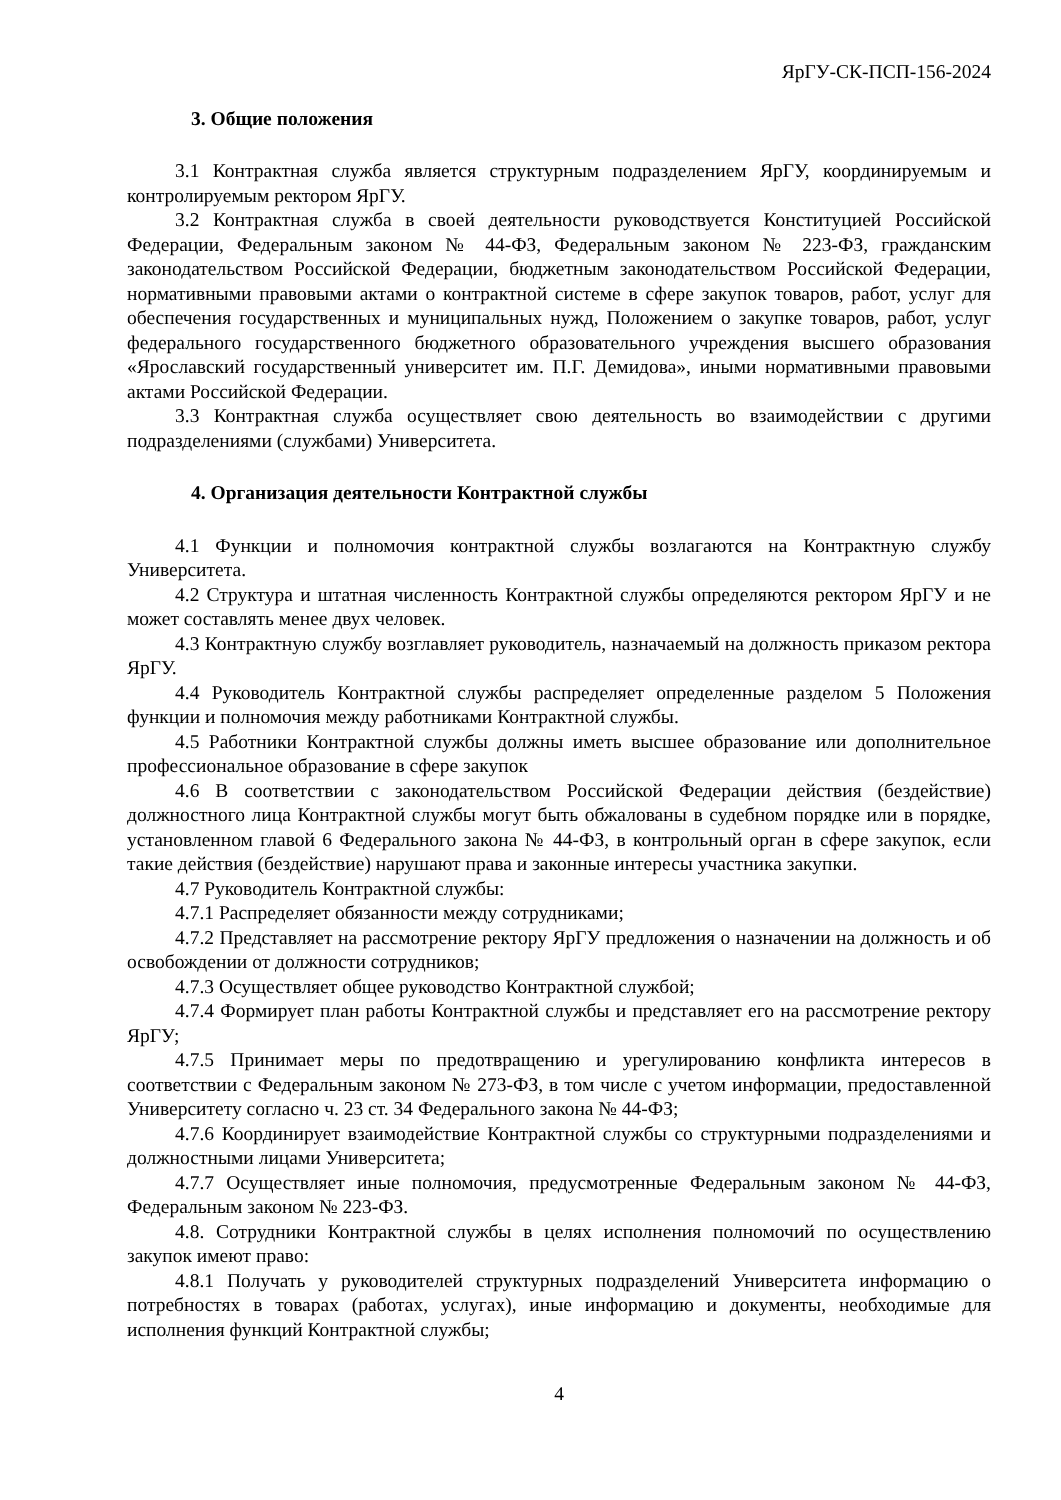ЯрГУ-СК-ПСП-156-2024
3. Общие положения
3.1 Контрактная служба является структурным подразделением ЯрГУ, координируемым и контролируемым ректором ЯрГУ.
3.2 Контрактная служба в своей деятельности руководствуется Конституцией Российской Федерации, Федеральным законом № 44-ФЗ, Федеральным законом № 223-ФЗ, гражданским законодательством Российской Федерации, бюджетным законодательством Российской Федерации, нормативными правовыми актами о контрактной системе в сфере закупок товаров, работ, услуг для обеспечения государственных и муниципальных нужд, Положением о закупке товаров, работ, услуг федерального государственного бюджетного образовательного учреждения высшего образования «Ярославский государственный университет им. П.Г. Демидова», иными нормативными правовыми актами Российской Федерации.
3.3 Контрактная служба осуществляет свою деятельность во взаимодействии с другими подразделениями (службами) Университета.
4. Организация деятельности Контрактной службы
4.1 Функции и полномочия контрактной службы возлагаются на Контрактную службу Университета.
4.2 Структура и штатная численность Контрактной службы определяются ректором ЯрГУ и не может составлять менее двух человек.
4.3 Контрактную службу возглавляет руководитель, назначаемый на должность приказом ректора ЯрГУ.
4.4 Руководитель Контрактной службы распределяет определенные разделом 5 Положения функции и полномочия между работниками Контрактной службы.
4.5 Работники Контрактной службы должны иметь высшее образование или дополнительное профессиональное образование в сфере закупок
4.6 В соответствии с законодательством Российской Федерации действия (бездействие) должностного лица Контрактной службы могут быть обжалованы в судебном порядке или в порядке, установленном главой 6 Федерального закона № 44-ФЗ, в контрольный орган в сфере закупок, если такие действия (бездействие) нарушают права и законные интересы участника закупки.
4.7 Руководитель Контрактной службы:
4.7.1 Распределяет обязанности между сотрудниками;
4.7.2 Представляет на рассмотрение ректору ЯрГУ предложения о назначении на должность и об освобождении от должности сотрудников;
4.7.3 Осуществляет общее руководство Контрактной службой;
4.7.4 Формирует план работы Контрактной службы и представляет его на рассмотрение ректору ЯрГУ;
4.7.5 Принимает меры по предотвращению и урегулированию конфликта интересов в соответствии с Федеральным законом № 273-ФЗ, в том числе с учетом информации, предоставленной Университету согласно ч. 23 ст. 34 Федерального закона № 44-ФЗ;
4.7.6 Координирует взаимодействие Контрактной службы со структурными подразделениями и должностными лицами Университета;
4.7.7 Осуществляет иные полномочия, предусмотренные Федеральным законом № 44-ФЗ, Федеральным законом № 223-ФЗ.
4.8. Сотрудники Контрактной службы в целях исполнения полномочий по осуществлению закупок имеют право:
4.8.1 Получать у руководителей структурных подразделений Университета информацию о потребностях в товарах (работах, услугах), иные информацию и документы, необходимые для исполнения функций Контрактной службы;
4